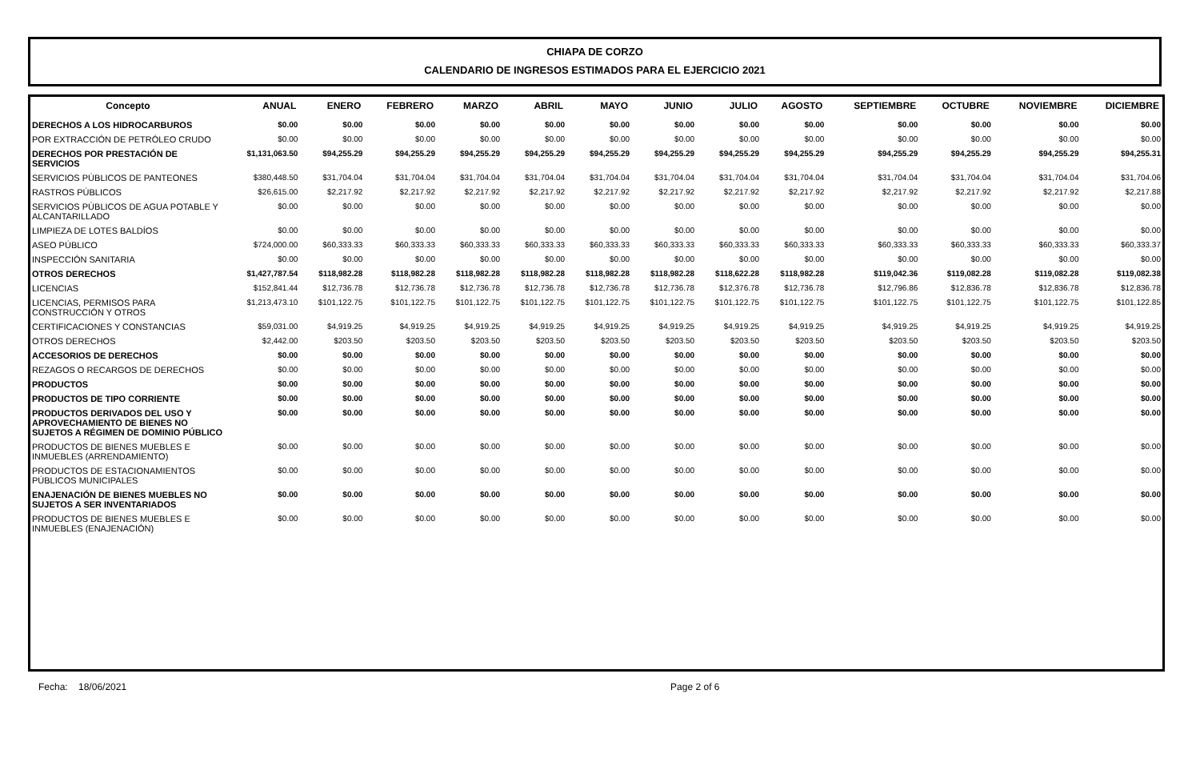CHIAPA DE CORZO
CALENDARIO DE INGRESOS ESTIMADOS PARA EL EJERCICIO 2021
| Concepto | ANUAL | ENERO | FEBRERO | MARZO | ABRIL | MAYO | JUNIO | JULIO | AGOSTO | SEPTIEMBRE | OCTUBRE | NOVIEMBRE | DICIEMBRE |
| --- | --- | --- | --- | --- | --- | --- | --- | --- | --- | --- | --- | --- | --- |
| DERECHOS A LOS HIDROCARBUROS | $0.00 | $0.00 | $0.00 | $0.00 | $0.00 | $0.00 | $0.00 | $0.00 | $0.00 | $0.00 | $0.00 | $0.00 | $0.00 |
| POR EXTRACCIÓN DE PETRÓLEO CRUDO | $0.00 | $0.00 | $0.00 | $0.00 | $0.00 | $0.00 | $0.00 | $0.00 | $0.00 | $0.00 | $0.00 | $0.00 | $0.00 |
| DERECHOS POR PRESTACIÓN DE SERVICIOS | $1,131,063.50 | $94,255.29 | $94,255.29 | $94,255.29 | $94,255.29 | $94,255.29 | $94,255.29 | $94,255.29 | $94,255.29 | $94,255.29 | $94,255.29 | $94,255.29 | $94,255.31 |
| SERVICIOS PÚBLICOS DE PANTEONES | $380,448.50 | $31,704.04 | $31,704.04 | $31,704.04 | $31,704.04 | $31,704.04 | $31,704.04 | $31,704.04 | $31,704.04 | $31,704.04 | $31,704.04 | $31,704.04 | $31,704.06 |
| RASTROS PÚBLICOS | $26,615.00 | $2,217.92 | $2,217.92 | $2,217.92 | $2,217.92 | $2,217.92 | $2,217.92 | $2,217.92 | $2,217.92 | $2,217.92 | $2,217.92 | $2,217.92 | $2,217.88 |
| SERVICIOS PÚBLICOS DE AGUA POTABLE Y ALCANTARILLADO | $0.00 | $0.00 | $0.00 | $0.00 | $0.00 | $0.00 | $0.00 | $0.00 | $0.00 | $0.00 | $0.00 | $0.00 | $0.00 |
| LIMPIEZA DE LOTES BALDÍOS | $0.00 | $0.00 | $0.00 | $0.00 | $0.00 | $0.00 | $0.00 | $0.00 | $0.00 | $0.00 | $0.00 | $0.00 | $0.00 |
| ASEO PÚBLICO | $724,000.00 | $60,333.33 | $60,333.33 | $60,333.33 | $60,333.33 | $60,333.33 | $60,333.33 | $60,333.33 | $60,333.33 | $60,333.33 | $60,333.33 | $60,333.33 | $60,333.37 |
| INSPECCIÓN SANITARIA | $0.00 | $0.00 | $0.00 | $0.00 | $0.00 | $0.00 | $0.00 | $0.00 | $0.00 | $0.00 | $0.00 | $0.00 | $0.00 |
| OTROS DERECHOS | $1,427,787.54 | $118,982.28 | $118,982.28 | $118,982.28 | $118,982.28 | $118,982.28 | $118,982.28 | $118,622.28 | $118,982.28 | $119,042.36 | $119,082.28 | $119,082.28 | $119,082.38 |
| LICENCIAS | $152,841.44 | $12,736.78 | $12,736.78 | $12,736.78 | $12,736.78 | $12,736.78 | $12,736.78 | $12,376.78 | $12,736.78 | $12,796.86 | $12,836.78 | $12,836.78 | $12,836.78 |
| LICENCIAS, PERMISOS PARA CONSTRUCCIÓN Y OTROS | $1,213,473.10 | $101,122.75 | $101,122.75 | $101,122.75 | $101,122.75 | $101,122.75 | $101,122.75 | $101,122.75 | $101,122.75 | $101,122.75 | $101,122.75 | $101,122.75 | $101,122.85 |
| CERTIFICACIONES Y CONSTANCIAS | $59,031.00 | $4,919.25 | $4,919.25 | $4,919.25 | $4,919.25 | $4,919.25 | $4,919.25 | $4,919.25 | $4,919.25 | $4,919.25 | $4,919.25 | $4,919.25 | $4,919.25 |
| OTROS DERECHOS | $2,442.00 | $203.50 | $203.50 | $203.50 | $203.50 | $203.50 | $203.50 | $203.50 | $203.50 | $203.50 | $203.50 | $203.50 | $203.50 |
| ACCESORIOS DE DERECHOS | $0.00 | $0.00 | $0.00 | $0.00 | $0.00 | $0.00 | $0.00 | $0.00 | $0.00 | $0.00 | $0.00 | $0.00 | $0.00 |
| REZAGOS O RECARGOS DE DERECHOS | $0.00 | $0.00 | $0.00 | $0.00 | $0.00 | $0.00 | $0.00 | $0.00 | $0.00 | $0.00 | $0.00 | $0.00 | $0.00 |
| PRODUCTOS | $0.00 | $0.00 | $0.00 | $0.00 | $0.00 | $0.00 | $0.00 | $0.00 | $0.00 | $0.00 | $0.00 | $0.00 | $0.00 |
| PRODUCTOS DE TIPO CORRIENTE | $0.00 | $0.00 | $0.00 | $0.00 | $0.00 | $0.00 | $0.00 | $0.00 | $0.00 | $0.00 | $0.00 | $0.00 | $0.00 |
| PRODUCTOS DERIVADOS DEL USO Y APROVECHAMIENTO DE BIENES NO SUJETOS A RÉGIMEN DE DOMINIO PÚBLICO | $0.00 | $0.00 | $0.00 | $0.00 | $0.00 | $0.00 | $0.00 | $0.00 | $0.00 | $0.00 | $0.00 | $0.00 | $0.00 |
| PRODUCTOS DE BIENES MUEBLES E INMUEBLES (ARRENDAMIENTO) | $0.00 | $0.00 | $0.00 | $0.00 | $0.00 | $0.00 | $0.00 | $0.00 | $0.00 | $0.00 | $0.00 | $0.00 | $0.00 |
| PRODUCTOS DE ESTACIONAMIENTOS PÚBLICOS MUNICIPALES | $0.00 | $0.00 | $0.00 | $0.00 | $0.00 | $0.00 | $0.00 | $0.00 | $0.00 | $0.00 | $0.00 | $0.00 | $0.00 |
| ENAJENACIÓN DE BIENES MUEBLES NO SUJETOS A SER INVENTARIADOS | $0.00 | $0.00 | $0.00 | $0.00 | $0.00 | $0.00 | $0.00 | $0.00 | $0.00 | $0.00 | $0.00 | $0.00 | $0.00 |
| PRODUCTOS DE BIENES MUEBLES E INMUEBLES (ENAJENACIÓN) | $0.00 | $0.00 | $0.00 | $0.00 | $0.00 | $0.00 | $0.00 | $0.00 | $0.00 | $0.00 | $0.00 | $0.00 | $0.00 |
Fecha: 18/06/2021 Page 2 of 6